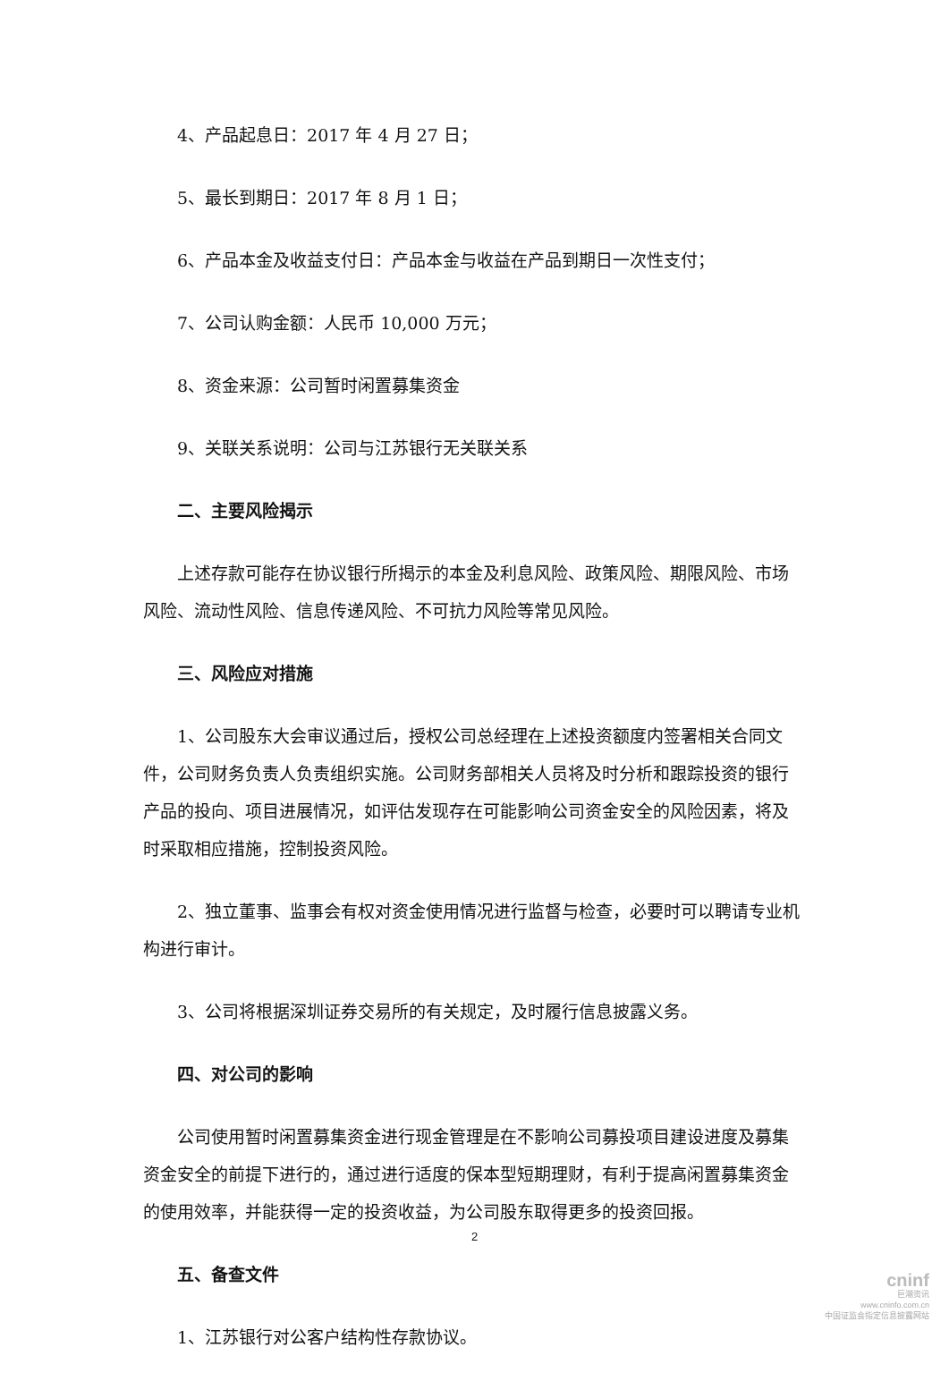4、产品起息日：2017 年 4 月 27 日；
5、最长到期日：2017 年 8 月 1 日；
6、产品本金及收益支付日：产品本金与收益在产品到期日一次性支付；
7、公司认购金额：人民币 10,000 万元；
8、资金来源：公司暂时闲置募集资金
9、关联关系说明：公司与江苏银行无关联关系
二、主要风险揭示
上述存款可能存在协议银行所揭示的本金及利息风险、政策风险、期限风险、市场风险、流动性风险、信息传递风险、不可抗力风险等常见风险。
三、风险应对措施
1、公司股东大会审议通过后，授权公司总经理在上述投资额度内签署相关合同文件，公司财务负责人负责组织实施。公司财务部相关人员将及时分析和跟踪投资的银行产品的投向、项目进展情况，如评估发现存在可能影响公司资金安全的风险因素，将及时采取相应措施，控制投资风险。
2、独立董事、监事会有权对资金使用情况进行监督与检查，必要时可以聘请专业机构进行审计。
3、公司将根据深圳证券交易所的有关规定，及时履行信息披露义务。
四、对公司的影响
公司使用暂时闲置募集资金进行现金管理是在不影响公司募投项目建设进度及募集资金安全的前提下进行的，通过进行适度的保本型短期理财，有利于提高闲置募集资金的使用效率，并能获得一定的投资收益，为公司股东取得更多的投资回报。
五、备查文件
1、江苏银行对公客户结构性存款协议。
2
cninf
巨潮资讯
www.cninfo.com.cn
中国证监会指定信息披露网站